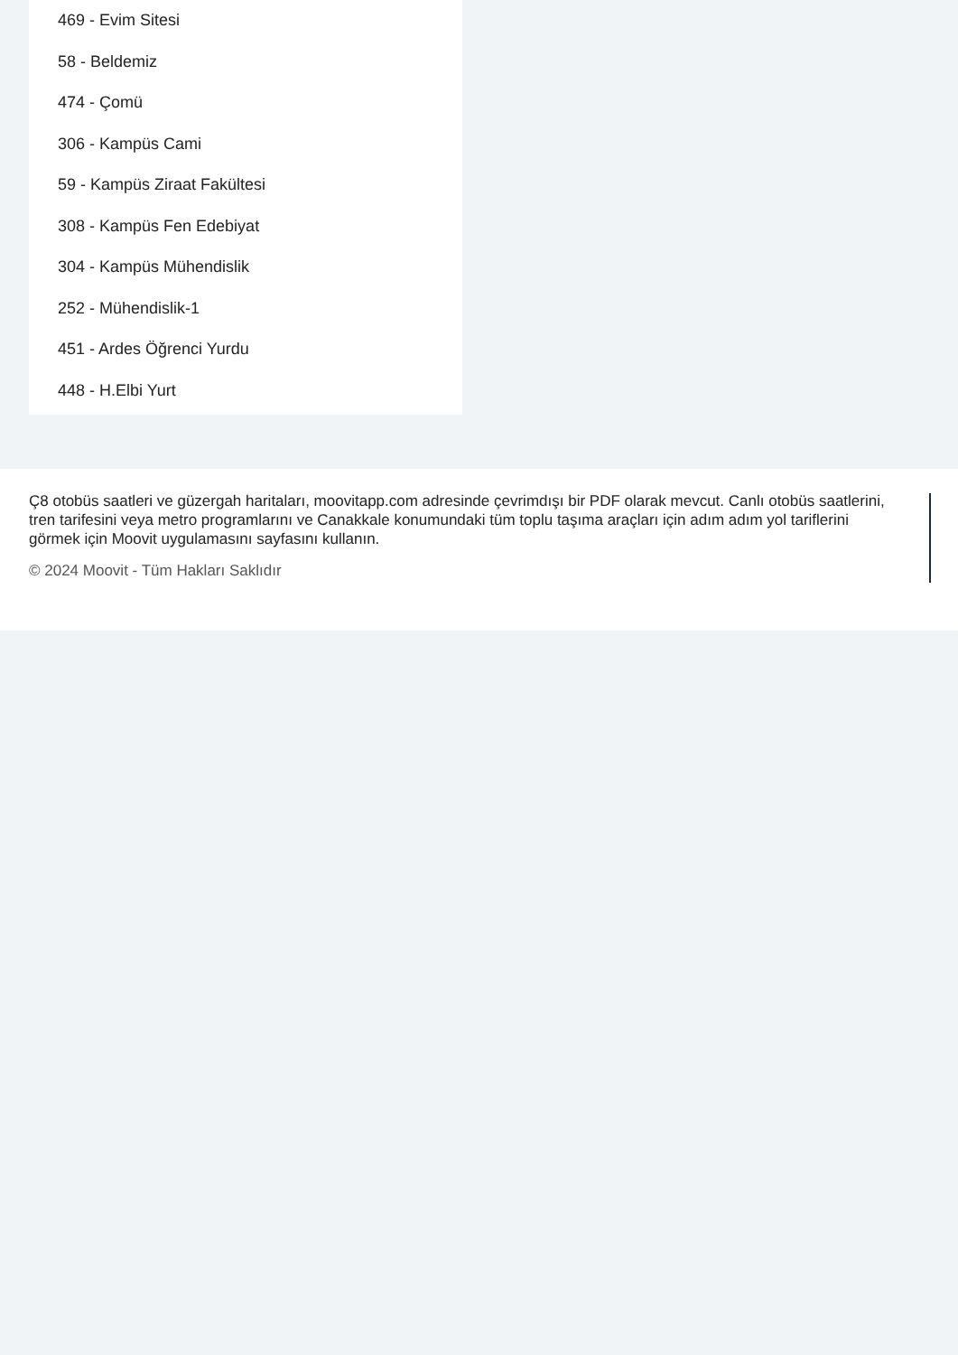469 - Evim Sitesi
58 - Beldemiz
474 - Çomü
306 - Kampüs Cami
59 - Kampüs Ziraat Fakültesi
308 - Kampüs Fen Edebiyat
304 - Kampüs Mühendislik
252 - Mühendislik-1
451 - Ardes Öğrenci Yurdu
448 - H.Elbi Yurt
Ç8 otobüs saatleri ve güzergah haritaları, moovitapp.com adresinde çevrimdışı bir PDF olarak mevcut. Canlı otobüs saatlerini, tren tarifesini veya metro programlarını ve Canakkale konumundaki tüm toplu taşıma araçları için adım adım yol tariflerini görmek için Moovit uygulamasını sayfasını kullanın.
© 2024 Moovit - Tüm Hakları Saklıdır